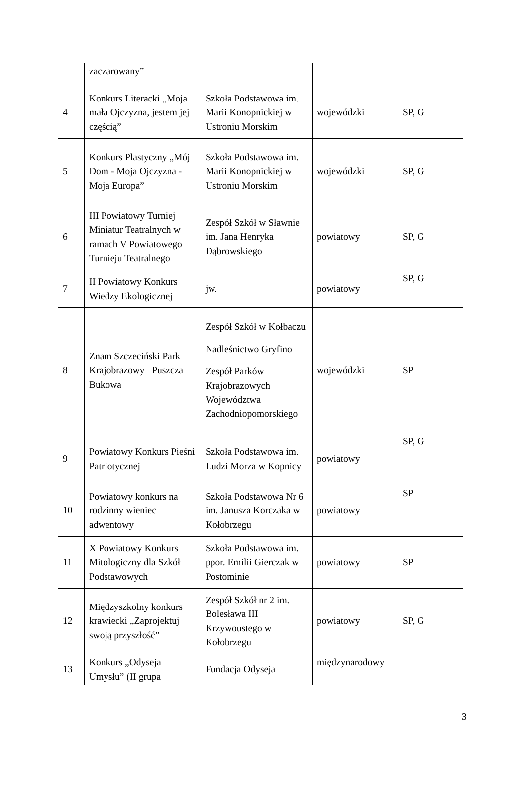| | zaczarowany” | | | |
| 4 | Konkurs Literacki „Moja mała Ojczyzna, jestem jej częścią” | Szkoła Podstawowa im. Marii Konopnickiej w Ustroniu Morskim | wojewódzki | SP, G |
| 5 | Konkurs Plastyczny „Mój Dom - Moja Ojczyzna - Moja Europa” | Szkoła Podstawowa im. Marii Konopnickiej w Ustroniu Morskim | wojewódzki | SP, G |
| 6 | III Powiatowy Turniej Miniatur Teatralnych w ramach V Powiatowego Turnieju Teatralnego | Zespół Szkół w Sławnie im. Jana Henryka Dąbrowskiego | powiatowy | SP, G |
| 7 | II Powiatowy Konkurs Wiedzy Ekologicznej | jw. | powiatowy | SP, G |
| 8 | Znam Szczeciński Park Krajobrazowy –Puszcza Bukowa | Zespół Szkół w Kołbaczu Nadleśnictwo Gryfino Zespół Parków Krajobrazowych Województwa Zachodniopomorskiego | wojewódzki | SP |
| 9 | Powiatowy Konkurs Pieśni Patriotycznej | Szkoła Podstawowa im. Ludzi Morza w Kopnicy | powiatowy | SP, G |
| 10 | Powiatowy konkurs na rodzinny wieniec adwentowy | Szkoła Podstawowa Nr 6 im. Janusza Korczaka w Kołobrzegu | powiatowy | SP |
| 11 | X Powiatowy Konkurs Mitologiczny dla Szkół Podstawowych | Szkoła Podstawowa im. ppor. Emilii Gierczak w Postominie | powiatowy | SP |
| 12 | Międzyszkolny konkurs krawiecki „Zaprojektuj swoją przyszłość” | Zespół Szkół nr 2 im. Bolesława III Krzywoustego w Kołobrzegu | powiatowy | SP, G |
| 13 | Konkurs „Odyseja Umysłu” (II grupa | Fundacja Odyseja | międzynarodowy | |
3